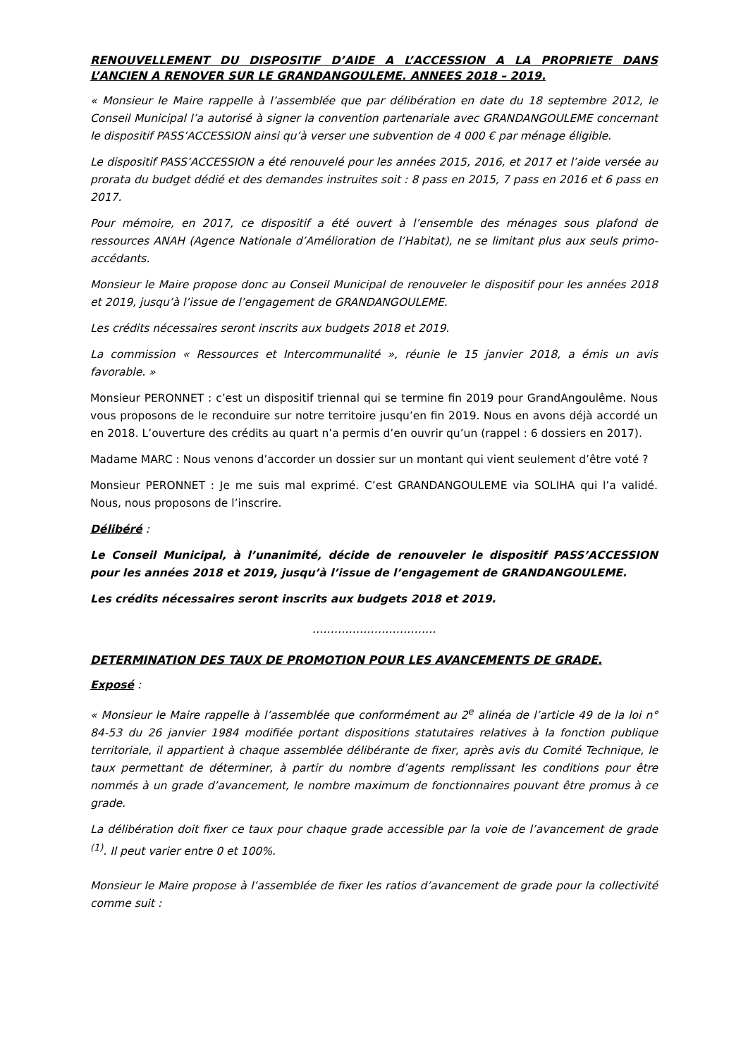RENOUVELLEMENT DU DISPOSITIF D’AIDE A L’ACCESSION A LA PROPRIETE DANS L’ANCIEN A RENOVER SUR LE GRANDANGOULEME. ANNEES 2018 – 2019.
« Monsieur le Maire rappelle à l’assemblée que par délibération en date du 18 septembre 2012, le Conseil Municipal l’a autorisé à signer la convention partenariale avec GRANDANGOULEME concernant le dispositif PASS’ACCESSION ainsi qu’à verser une subvention de 4 000 € par ménage éligible.
Le dispositif PASS’ACCESSION a été renouvelé pour les années 2015, 2016, et 2017 et l’aide versée au prorata du budget dédié et des demandes instruites soit : 8 pass en 2015, 7 pass en 2016 et 6 pass en 2017.
Pour mémoire, en 2017, ce dispositif a été ouvert à l’ensemble des ménages sous plafond de ressources ANAH (Agence Nationale d’Amélioration de l’Habitat), ne se limitant plus aux seuls primo-accédants.
Monsieur le Maire propose donc au Conseil Municipal de renouveler le dispositif pour les années 2018 et 2019, jusqu’à l’issue de l’engagement de GRANDANGOULEME.
Les crédits nécessaires seront inscrits aux budgets 2018 et 2019.
La commission « Ressources et Intercommunalité », réunie le 15 janvier 2018, a émis un avis favorable. »
Monsieur PERONNET : c’est un dispositif triennal qui se termine fin 2019 pour GrandAngoulême. Nous vous proposons de le reconduire sur notre territoire jusqu’en fin 2019. Nous en avons déjà accordé un en 2018. L’ouverture des crédits au quart n’a permis d’en ouvrir qu’un (rappel : 6 dossiers en 2017).
Madame MARC : Nous venons d’accorder un dossier sur un montant qui vient seulement d’être voté ?
Monsieur PERONNET : Je me suis mal exprimé. C’est GRANDANGOULEME via SOLIHA qui l’a validé. Nous, nous proposons de l’inscrire.
Délibéré :
Le Conseil Municipal, à l’unanimité, décide de renouveler le dispositif PASS’ACCESSION pour les années 2018 et 2019, jusqu’à l’issue de l’engagement de GRANDANGOULEME.
Les crédits nécessaires seront inscrits aux budgets 2018 et 2019.
…………………………….
DETERMINATION DES TAUX DE PROMOTION POUR LES AVANCEMENTS DE GRADE.
Exposé :
« Monsieur le Maire rappelle à l’assemblée que conformément au 2<sup>e</sup> alinéa de l’article 49 de la loi n° 84-53 du 26 janvier 1984 modifiée portant dispositions statutaires relatives à la fonction publique territoriale, il appartient à chaque assemblée délibérante de fixer, après avis du Comité Technique, le taux permettant de déterminer, à partir du nombre d’agents remplissant les conditions pour être nommés à un grade d’avancement, le nombre maximum de fonctionnaires pouvant être promus à ce grade.
La délibération doit fixer ce taux pour chaque grade accessible par la voie de l’avancement de grade <sup>(1)</sup>. Il peut varier entre 0 et 100%.
Monsieur le Maire propose à l’assemblée de fixer les ratios d’avancement de grade pour la collectivité comme suit :